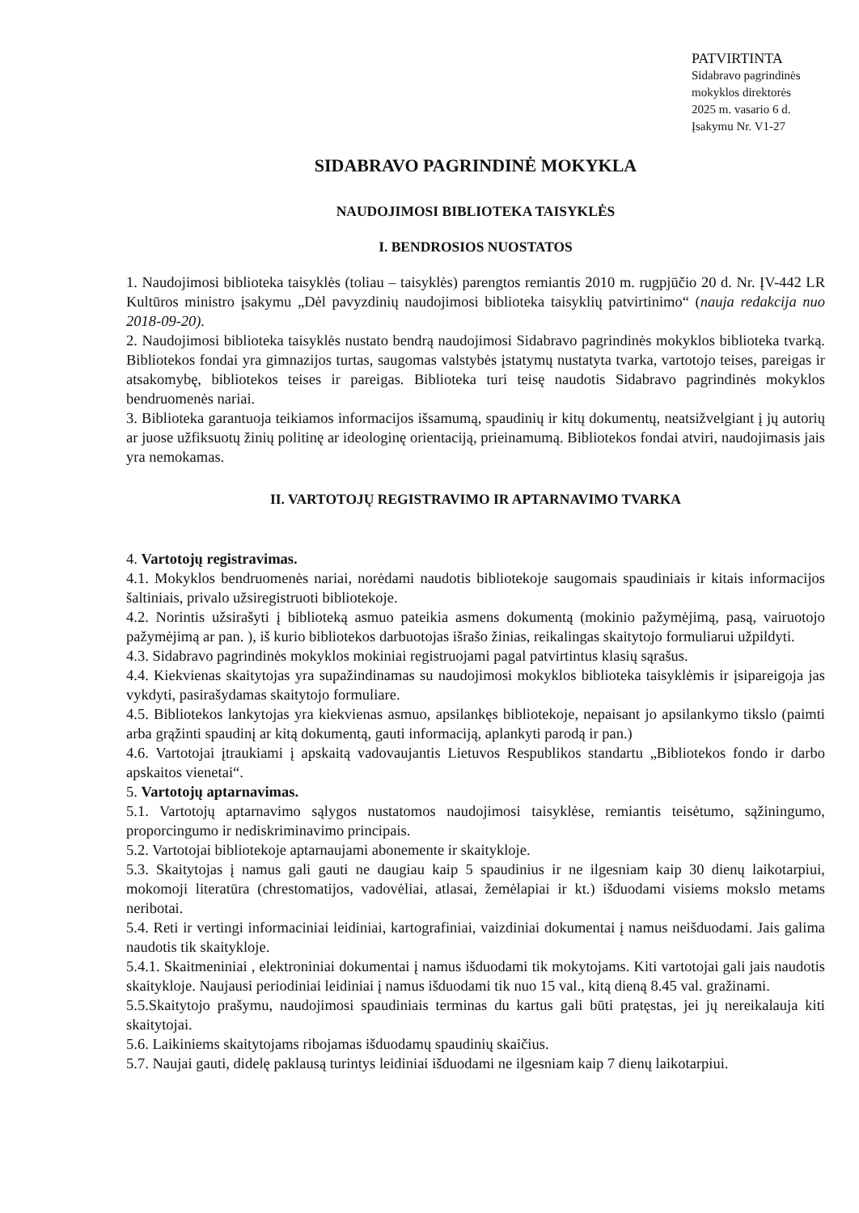PATVIRTINTA
Sidabravo pagrindinės
mokyklos direktorės
2025 m. vasario 6 d.
Įsakymu Nr. V1-27
SIDABRAVO PAGRINDINĖ MOKYKLA
NAUDOJIMOSI BIBLIOTEKA TAISYKLĖS
I. BENDROSIOS NUOSTATOS
1. Naudojimosi biblioteka taisyklės (toliau – taisyklės) parengtos remiantis 2010 m. rugpjūčio 20 d. Nr. ĮV-442 LR Kultūros ministro įsakymu „Dėl pavyzdinių naudojimosi biblioteka taisyklių patvirtinimo“ (nauja redakcija nuo 2018-09-20).
2. Naudojimosi biblioteka taisyklės nustato bendrą naudojimosi Sidabravo pagrindinės mokyklos biblioteka tvarką. Bibliotekos fondai yra gimnazijos turtas, saugomas valstybės įstatymų nustatyta tvarka, vartotojo teises, pareigas ir atsakomybę, bibliotekos teises ir pareigas. Biblioteka turi teisę naudotis Sidabravo pagrindinės mokyklos bendruomenės nariai.
3. Biblioteka garantuoja teikiamos informacijos išsamumą, spaudinių ir kitų dokumentų, neatsižvelgiant į jų autorių ar juose užfiksuotų žinių politinę ar ideologinę orientaciją, prieinamumą. Bibliotekos fondai atviri, naudojimasis jais yra nemokamas.
II. VARTOTOJŲ REGISTRAVIMO IR APTARNAVIMO TVARKA
4. Vartotojų registravimas.
4.1. Mokyklos bendruomenės nariai, norėdami naudotis bibliotekoje saugomais spaudiniais ir kitais informacijos šaltiniais, privalo užsiregistruoti bibliotekoje.
4.2. Norintis užsirašyti į biblioteką asmuo pateikia asmens dokumentą (mokinio pažymėjimą, pasą, vairuotojo pažymėjimą ar pan. ), iš kurio bibliotekos darbuotojas išrašo žinias, reikalingas skaitytojo formuliarui užpildyti.
4.3. Sidabravo pagrindinės mokyklos mokiniai registruojami pagal patvirtintus klasių sąrašus.
4.4. Kiekvienas skaitytojas yra supažindinamas su naudojimosi mokyklos biblioteka taisyklėmis ir įsipareigoja jas vykdyti, pasirašydamas skaitytojo formuliare.
4.5. Bibliotekos lankytojas yra kiekvienas asmuo, apsilankęs bibliotekoje, nepaisant jo apsilankymo tikslo (paimti arba grąžinti spaudinį ar kitą dokumentą, gauti informaciją, aplankyti parodą ir pan.)
4.6. Vartotojai įtraukiami į apskaitą vadovaujantis Lietuvos Respublikos standartu „Bibliotekos fondo ir darbo apskaitos vienetai“.
5. Vartotojų aptarnavimas.
5.1. Vartotojų aptarnavimo sąlygos nustatomos naudojimosi taisyklėse, remiantis teisėtumo, sąžiningumo, proporcingumo ir nediskriminavimo principais.
5.2. Vartotojai bibliotekoje aptarnaujami abonemente ir skaitykloje.
5.3. Skaitytojas į namus gali gauti ne daugiau kaip 5 spaudinius ir ne ilgesniam kaip 30 dienų laikotarpiui, mokomoji literatūra (chrestomatijos, vadovėliai, atlasai, žemėlapiai ir kt.) išduodami visiems mokslo metams neribotai.
5.4. Reti ir vertingi informaciniai leidiniai, kartografiniai, vaizdiniai dokumentai į namus neišduodami. Jais galima naudotis tik skaitykloje.
5.4.1. Skaitmeniniai , elektroniniai dokumentai į namus išduodami tik mokytojams. Kiti vartotojai gali jais naudotis skaitykloje. Naujausi periodiniai leidiniai į namus išduodami tik nuo 15 val., kitą dieną 8.45 val. gražinami.
5.5.Skaitytojo prašymu, naudojimosi spaudiniais terminas du kartus gali būti pratęstas, jei jų nereikalauja kiti skaitytojai.
5.6. Laikiniems skaitytojams ribojamas išduodamų spaudinių skaičius.
5.7. Naujai gauti, didelę paklausą turintys leidiniai išduodami ne ilgesniam kaip 7 dienų laikotarpiui.